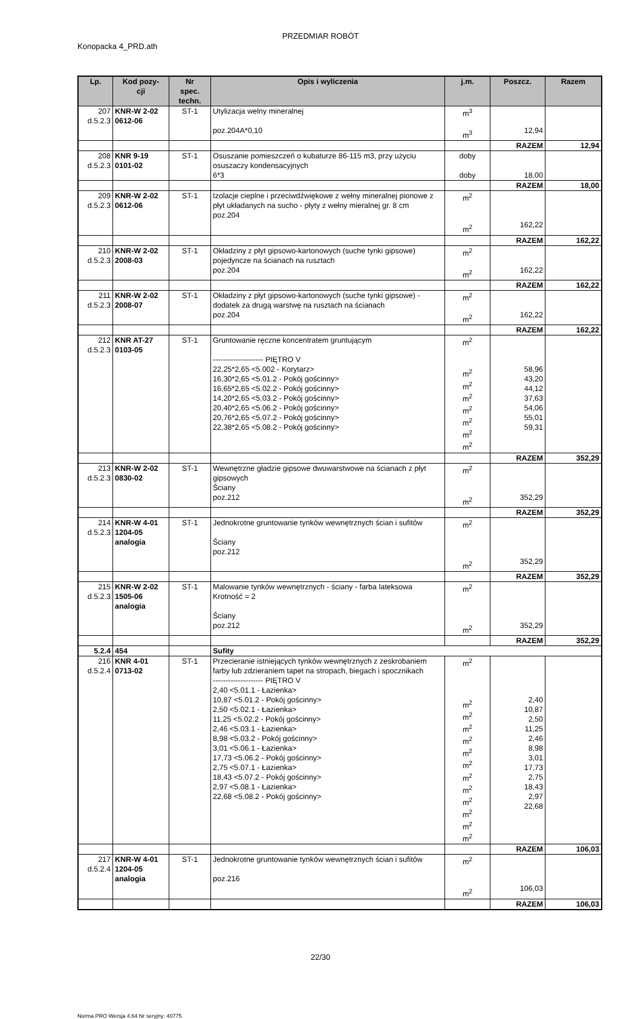PRZEDMIAR ROBÓT
Konopacka 4_PRD.ath
| Lp. | Kod pozy- cji | Nr spec. techn. | Opis i wyliczenia | j.m. | Poszcz. | Razem |
| --- | --- | --- | --- | --- | --- | --- |
| 207 d.5.2.3 | KNR-W 2-02 0612-06 | ST-1 | Utylizacja welny mineralnej poz.204A*0,10 | m<sup>3</sup> m<sup>3</sup> | 12,94 | |
| | | | | | RAZEM | 12,94 |
| 208 d.5.2.3 | KNR 9-19 0101-02 | ST-1 | Osuszanie pomieszczeń o kubaturze 86-115 m3, przy użyciu osuszaczy kondensacyjnych 6*3 | doby doby | 18,00 | |
| | | | | | RAZEM | 18,00 |
| 209 d.5.2.3 | KNR-W 2-02 0612-06 | ST-1 | Izolacje cieplne i przeciwdźwiękowe z wełny mineralnej pionowe z płyt układanych na sucho - płyty z wełny mieralnej gr. 8 cm poz.204 | m<sup>2</sup> m<sup>2</sup> | 162,22 | |
| | | | | | RAZEM | 162,22 |
| 210 d.5.2.3 | KNR-W 2-02 2008-03 | ST-1 | Okładziny z płyt gipsowo-kartonowych (suche tynki gipsowe) pojedyncze na ścianach na rusztach poz.204 | m<sup>2</sup> m<sup>2</sup> | 162,22 | |
| | | | | | RAZEM | 162,22 |
| 211 d.5.2.3 | KNR-W 2-02 2008-07 | ST-1 | Okładziny z płyt gipsowo-kartonowych (suche tynki gipsowe) - dodatek za drugą warstwę na rusztach na ścianach poz.204 | m<sup>2</sup> m<sup>2</sup> | 162,22 | |
| | | | | | RAZEM | 162,22 |
| 212 d.5.2.3 | KNR AT-27 0103-05 | ST-1 | Gruntowanie ręczne koncentratem gruntującym -------------------- PIĘTRO V 22,25*2,65 <5.002 - Korytarz> 16,30*2,65 <5.01.2 - Pokój gościnny> 16,65*2,65 <5.02.2 - Pokój gościnny> 14,20*2,65 <5.03.2 - Pokój gościnny> 20,40*2,65 <5.06.2 - Pokój gościnny> 20,76*2,65 <5.07.2 - Pokój gościnny> 22,38*2,65 <5.08.2 - Pokój gościnny> | m<sup>2</sup> m<sup>2</sup> m<sup>2</sup> m<sup>2</sup> m<sup>2</sup> m<sup>2</sup> m<sup>2</sup> m<sup>2</sup> | 58,96 43,20 44,12 37,63 54,06 55,01 59,31 | |
| | | | | | RAZEM | 352,29 |
| 213 d.5.2.3 | KNR-W 2-02 0830-02 | ST-1 | Wewnętrzne gładzie gipsowe dwuwarstwowe na ścianach z płyt gipsowych Ściany poz.212 | m<sup>2</sup> m<sup>2</sup> | 352,29 | |
| | | | | | RAZEM | 352,29 |
| 214 d.5.2.3 | KNR-W 4-01 1204-05 analogia | ST-1 | Jednokrotne gruntowanie tynków wewnętrznych ścian i sufitów Ściany poz.212 | m<sup>2</sup> m<sup>2</sup> | 352,29 | |
| | | | | | RAZEM | 352,29 |
| 215 d.5.2.3 | KNR-W 2-02 1505-06 analogia | ST-1 | Malowanie tynków wewnętrznych - ściany - farba lateksowa Krotność = 2 Ściany poz.212 | m<sup>2</sup> m<sup>2</sup> | 352,29 | |
| | | | | | RAZEM | 352,29 |
| 5.2.4 | 454 | | Sufity | | | |
| 216 d.5.2.4 | KNR 4-01 0713-02 | ST-1 | Przecieranie istniejących tynków wewnętrznych z zeskrobaniem farby lub zdzieraniem tapet na stropach, biegach i spocznikach -------------------- PIĘTRO V 2,40 <5.01.1 - Łazienka> 10,87 <5.01.2 - Pokój gościnny> 2,50 <5.02.1 - Łazienka> 11,25 <5.02.2 - Pokój gościnny> 2,46 <5.03.1 - Łazienka> 8,98 <5.03.2 - Pokój gościnny> 3,01 <5.06.1 - Łazienka> 17,73 <5.06.2 - Pokój gościnny> 2,75 <5.07.1 - Łazienka> 18,43 <5.07.2 - Pokój gościnny> 2,97 <5.08.1 - Łazienka> 22,68 <5.08.2 - Pokój gościnny> | m<sup>2</sup> m<sup>2</sup> m<sup>2</sup> m<sup>2</sup> m<sup>2</sup> m<sup>2</sup> m<sup>2</sup> m<sup>2</sup> m<sup>2</sup> m<sup>2</sup> m<sup>2</sup> m<sup>2</sup> m<sup>2</sup> | 2,40 10,87 2,50 11,25 2,46 8,98 3,01 17,73 2,75 18,43 2,97 22,68 | |
| | | | | | RAZEM | 106,03 |
| 217 d.5.2.4 | KNR-W 4-01 1204-05 analogia | ST-1 | Jednokrotne gruntowanie tynków wewnętrznych ścian i sufitów poz.216 | m<sup>2</sup> m<sup>2</sup> | 106,03 | |
| | | | | | RAZEM | 106,03 |
22/30
Norma PRO Wersja 4.64 Nr seryjny: 40775